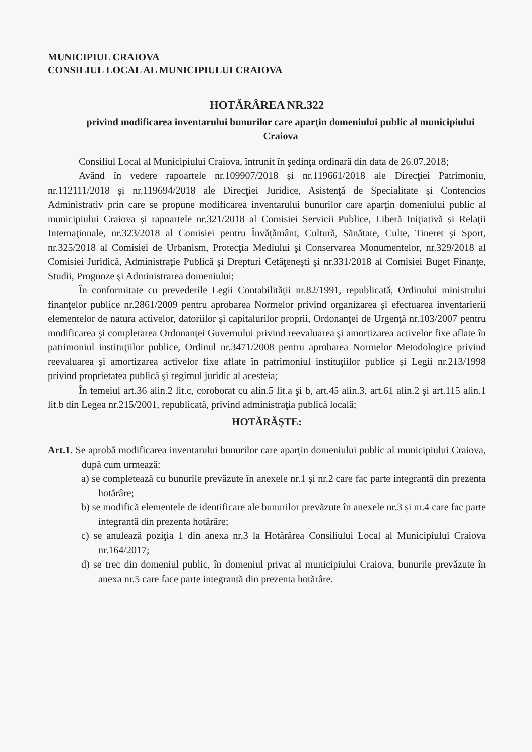MUNICIPIUL CRAIOVA
CONSILIUL LOCAL AL MUNICIPIULUI CRAIOVA
HOTĂRÂREA NR.322
privind modificarea inventarului bunurilor care aparţin domeniului public al municipiului Craiova
Consiliul Local al Municipiului Craiova, întrunit în şedinţa ordinară din data de 26.07.2018;
Având în vedere rapoartele nr.109907/2018 și nr.119661/2018 ale Direcţiei Patrimoniu, nr.112111/2018 și nr.119694/2018 ale Direcţiei Juridice, Asistenţă de Specialitate și Contencios Administrativ prin care se propune modificarea inventarului bunurilor care aparţin domeniului public al municipiului Craiova și rapoartele nr.321/2018 al Comisiei Servicii Publice, Liberă Iniţiativă și Relaţii Internaţionale, nr.323/2018 al Comisiei pentru Învăţământ, Cultură, Sănătate, Culte, Tineret şi Sport, nr.325/2018 al Comisiei de Urbanism, Protecţia Mediului şi Conservarea Monumentelor, nr.329/2018 al Comisiei Juridică, Administraţie Publică şi Drepturi Cetăţeneşti şi nr.331/2018 al Comisiei Buget Finanţe, Studii, Prognoze şi Administrarea domeniului;
În conformitate cu prevederile Legii Contabilităţii nr.82/1991, republicată, Ordinului ministrului finanţelor publice nr.2861/2009 pentru aprobarea Normelor privind organizarea şi efectuarea inventarierii elementelor de natura activelor, datoriilor şi capitalurilor proprii, Ordonanţei de Urgenţă nr.103/2007 pentru modificarea şi completarea Ordonanţei Guvernului privind reevaluarea şi amortizarea activelor fixe aflate în patrimoniul instituţiilor publice, Ordinul nr.3471/2008 pentru aprobarea Normelor Metodologice privind reevaluarea şi amortizarea activelor fixe aflate în patrimoniul instituţiilor publice și Legii nr.213/1998 privind proprietatea publică şi regimul juridic al acesteia;
În temeiul art.36 alin.2 lit.c, coroborat cu alin.5 lit.a şi b, art.45 alin.3, art.61 alin.2 şi art.115 alin.1 lit.b din Legea nr.215/2001, republicată, privind administraţia publică locală;
HOTĂRĂŞTE:
Art.1. Se aprobă modificarea inventarului bunurilor care aparţin domeniului public al municipiului Craiova, după cum urmează:
a) se completează cu bunurile prevăzute în anexele nr.1 și nr.2 care fac parte integrantă din prezenta hotărâre;
b) se modifică elementele de identificare ale bunurilor prevăzute în anexele nr.3 și nr.4 care fac parte integrantă din prezenta hotărâre;
c) se anulează poziţia 1 din anexa nr.3 la Hotărârea Consiliului Local al Municipiului Craiova nr.164/2017;
d) se trec din domeniul public, în domeniul privat al municipiului Craiova, bunurile prevăzute în anexa nr.5 care face parte integrantă din prezenta hotărâre.